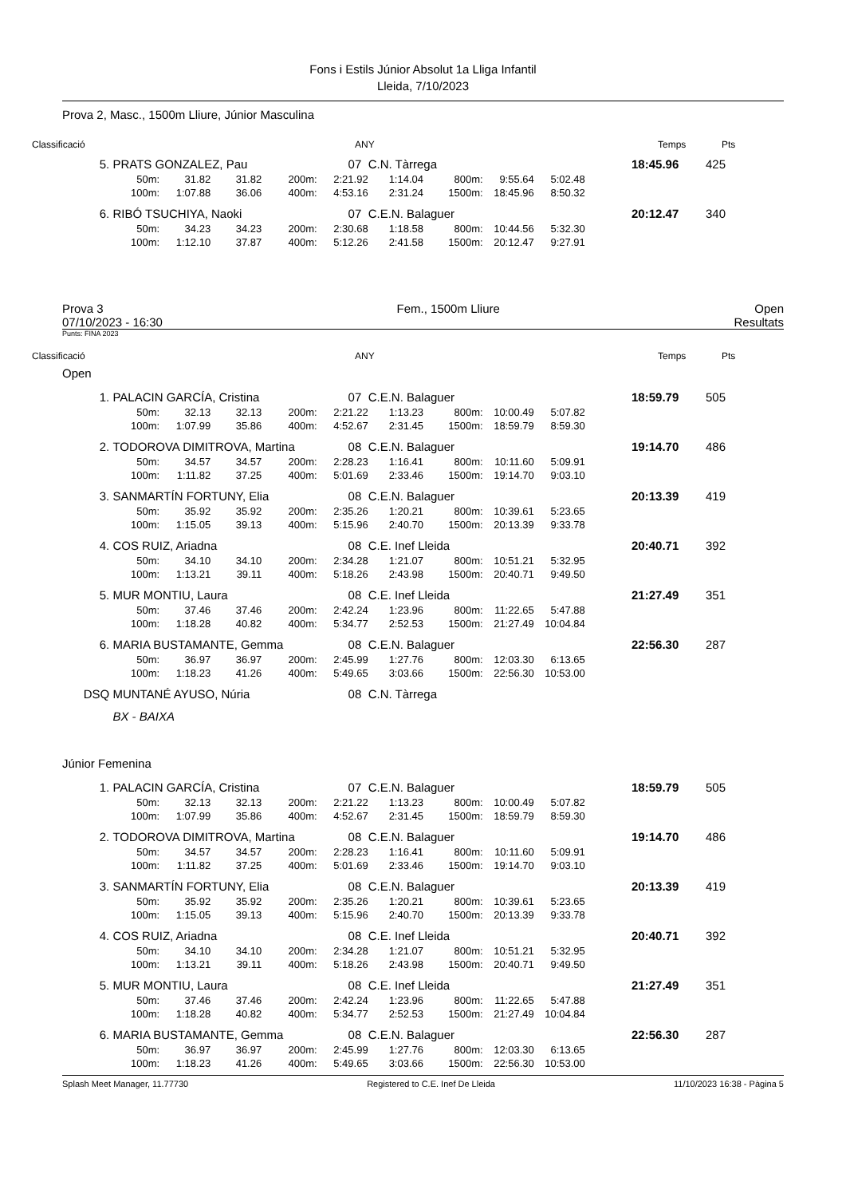Fons i Estils Júnior Absolut 1a Lliga Infantil
Lleida, 7/10/2023
Prova 2, Masc., 1500m Lliure, Júnior Masculina
Classificació ANY Temps Pts
| 5. | PRATS GONZALEZ, Pau | | | | 07 | C.N. Tàrrega | | | | 18:45.96 | 425 |
| | 50m: | 31.82 | 31.82 | 200m: | 2:21.92 | 1:14.04 | 800m: | 9:55.64 | 5:02.48 | | |
| | 100m: | 1:07.88 | 36.06 | 400m: | 4:53.16 | 2:31.24 | 1500m: | 18:45.96 | 8:50.32 | | |
| 6. | RIBÓ TSUCHIYA, Naoki | | | | 07 | C.E.N. Balaguer | | | | 20:12.47 | 340 |
| | 50m: | 34.23 | 34.23 | 200m: | 2:30.68 | 1:18.58 | 800m: | 10:44.56 | 5:32.30 | | |
| | 100m: | 1:12.10 | 37.87 | 400m: | 5:12.26 | 2:41.58 | 1500m: | 20:12.47 | 9:27.91 | | |
Prova 3
07/10/2023 - 16:30 Fem., 1500m Lliure Open
Resultats
Punts: FINA 2023
Classificació ANY Temps Pts
Open
| 1. | PALACIN GARCÍA, Cristina | | | | 07 | C.E.N. Balaguer | | | | 18:59.79 | 505 |
| | 50m: | 32.13 | 32.13 | 200m: | 2:21.22 | 1:13.23 | 800m: | 10:00.49 | 5:07.82 | | |
| | 100m: | 1:07.99 | 35.86 | 400m: | 4:52.67 | 2:31.45 | 1500m: | 18:59.79 | 8:59.30 | | |
| 2. | TODOROVA DIMITROVA, Martina | | | | 08 | C.E.N. Balaguer | | | | 19:14.70 | 486 |
| | 50m: | 34.57 | 34.57 | 200m: | 2:28.23 | 1:16.41 | 800m: | 10:11.60 | 5:09.91 | | |
| | 100m: | 1:11.82 | 37.25 | 400m: | 5:01.69 | 2:33.46 | 1500m: | 19:14.70 | 9:03.10 | | |
| 3. | SANMARTÍN FORTUNY, Elia | | | | 08 | C.E.N. Balaguer | | | | 20:13.39 | 419 |
| | 50m: | 35.92 | 35.92 | 200m: | 2:35.26 | 1:20.21 | 800m: | 10:39.61 | 5:23.65 | | |
| | 100m: | 1:15.05 | 39.13 | 400m: | 5:15.96 | 2:40.70 | 1500m: | 20:13.39 | 9:33.78 | | |
| 4. | COS RUIZ, Ariadna | | | | 08 | C.E. Inef Lleida | | | | 20:40.71 | 392 |
| | 50m: | 34.10 | 34.10 | 200m: | 2:34.28 | 1:21.07 | 800m: | 10:51.21 | 5:32.95 | | |
| | 100m: | 1:13.21 | 39.11 | 400m: | 5:18.26 | 2:43.98 | 1500m: | 20:40.71 | 9:49.50 | | |
| 5. | MUR MONTIU, Laura | | | | 08 | C.E. Inef Lleida | | | | 21:27.49 | 351 |
| | 50m: | 37.46 | 37.46 | 200m: | 2:42.24 | 1:23.96 | 800m: | 11:22.65 | 5:47.88 | | |
| | 100m: | 1:18.28 | 40.82 | 400m: | 5:34.77 | 2:52.53 | 1500m: | 21:27.49 | 10:04.84 | | |
| 6. | MARIA BUSTAMANTE, Gemma | | | | 08 | C.E.N. Balaguer | | | | 22:56.30 | 287 |
| | 50m: | 36.97 | 36.97 | 200m: | 2:45.99 | 1:27.76 | 800m: | 12:03.30 | 6:13.65 | | |
| | 100m: | 1:18.23 | 41.26 | 400m: | 5:49.65 | 3:03.66 | 1500m: | 22:56.30 | 10:53.00 | | |
| DSQ | MUNTANÉ AYUSO, Núria | | | | 08 | C.N. Tàrrega | | | | | |
| | BX - BAIXA | | | | | | | | | | |
Júnior Femenina
| 1. | PALACIN GARCÍA, Cristina | | | | 07 | C.E.N. Balaguer | | | | 18:59.79 | 505 |
| | 50m: | 32.13 | 32.13 | 200m: | 2:21.22 | 1:13.23 | 800m: | 10:00.49 | 5:07.82 | | |
| | 100m: | 1:07.99 | 35.86 | 400m: | 4:52.67 | 2:31.45 | 1500m: | 18:59.79 | 8:59.30 | | |
| 2. | TODOROVA DIMITROVA, Martina | | | | 08 | C.E.N. Balaguer | | | | 19:14.70 | 486 |
| | 50m: | 34.57 | 34.57 | 200m: | 2:28.23 | 1:16.41 | 800m: | 10:11.60 | 5:09.91 | | |
| | 100m: | 1:11.82 | 37.25 | 400m: | 5:01.69 | 2:33.46 | 1500m: | 19:14.70 | 9:03.10 | | |
| 3. | SANMARTÍN FORTUNY, Elia | | | | 08 | C.E.N. Balaguer | | | | 20:13.39 | 419 |
| | 50m: | 35.92 | 35.92 | 200m: | 2:35.26 | 1:20.21 | 800m: | 10:39.61 | 5:23.65 | | |
| | 100m: | 1:15.05 | 39.13 | 400m: | 5:15.96 | 2:40.70 | 1500m: | 20:13.39 | 9:33.78 | | |
| 4. | COS RUIZ, Ariadna | | | | 08 | C.E. Inef Lleida | | | | 20:40.71 | 392 |
| | 50m: | 34.10 | 34.10 | 200m: | 2:34.28 | 1:21.07 | 800m: | 10:51.21 | 5:32.95 | | |
| | 100m: | 1:13.21 | 39.11 | 400m: | 5:18.26 | 2:43.98 | 1500m: | 20:40.71 | 9:49.50 | | |
| 5. | MUR MONTIU, Laura | | | | 08 | C.E. Inef Lleida | | | | 21:27.49 | 351 |
| | 50m: | 37.46 | 37.46 | 200m: | 2:42.24 | 1:23.96 | 800m: | 11:22.65 | 5:47.88 | | |
| | 100m: | 1:18.28 | 40.82 | 400m: | 5:34.77 | 2:52.53 | 1500m: | 21:27.49 | 10:04.84 | | |
| 6. | MARIA BUSTAMANTE, Gemma | | | | 08 | C.E.N. Balaguer | | | | 22:56.30 | 287 |
| | 50m: | 36.97 | 36.97 | 200m: | 2:45.99 | 1:27.76 | 800m: | 12:03.30 | 6:13.65 | | |
| | 100m: | 1:18.23 | 41.26 | 400m: | 5:49.65 | 3:03.66 | 1500m: | 22:56.30 | 10:53.00 | | |
Splash Meet Manager, 11.77730 Registered to C.E. Inef De Lleida 11/10/2023 16:38 - Pàgina 5